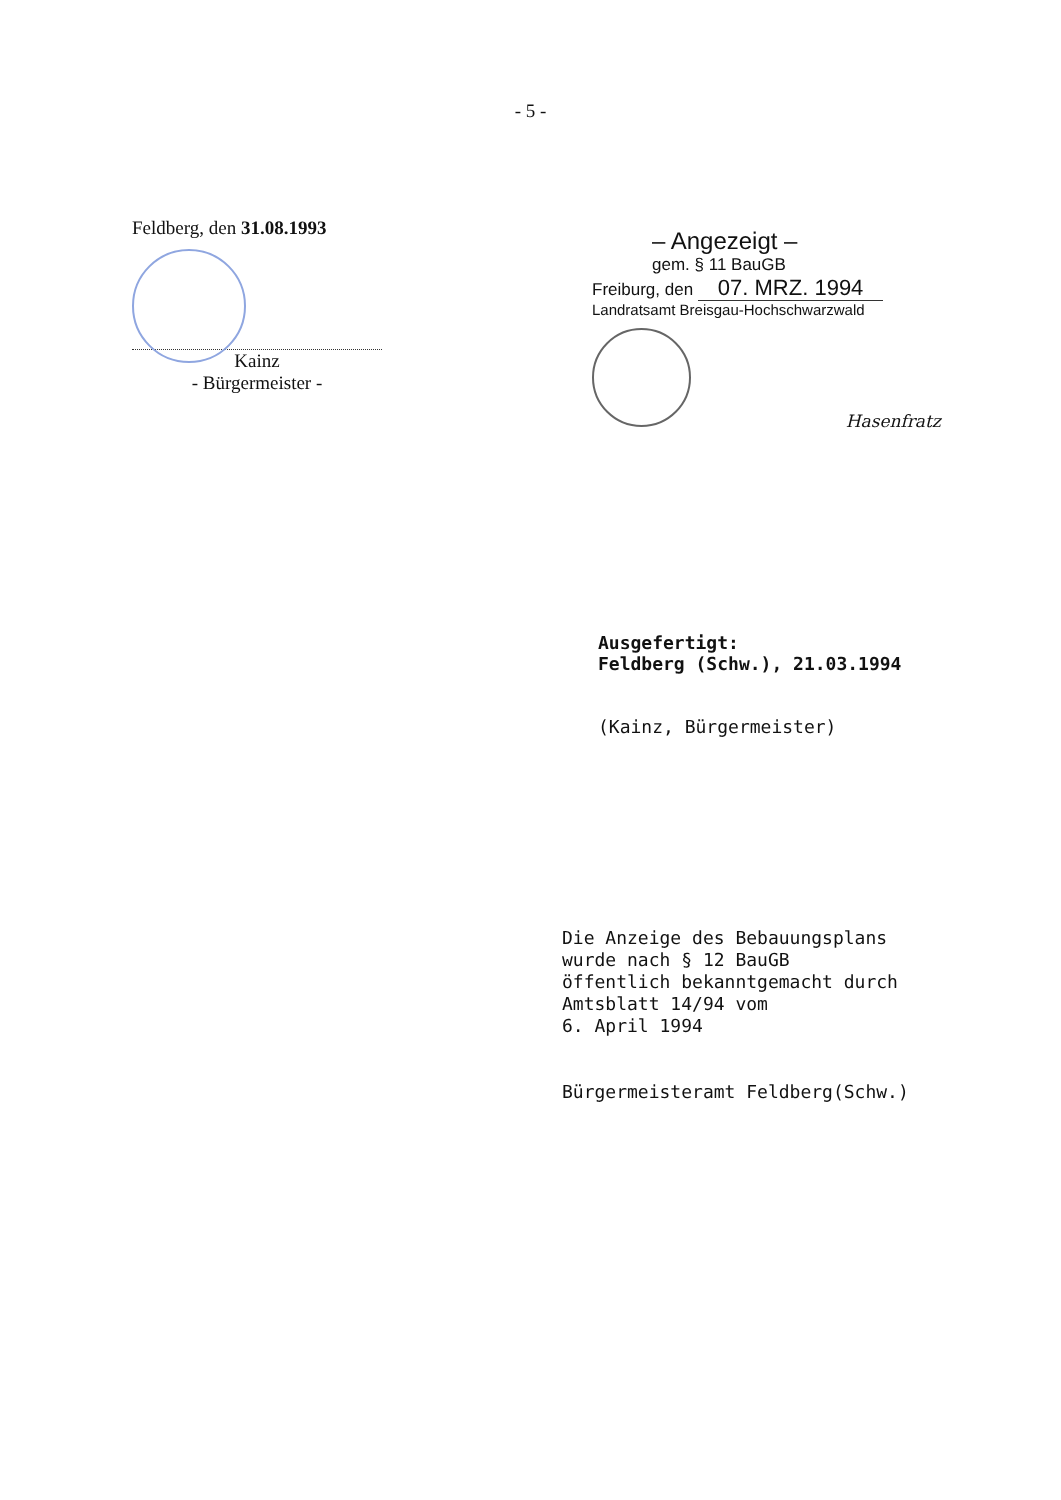- 5 -
Feldberg, den 31.08.1993
Kainz
- Bürgermeister -
– Angezeigt –
gem. § 11 BauGB
Freiburg, den 07. MRZ. 1994
Landratsamt Breisgau-Hochschwarzwald
Hasenfratz
Ausgefertigt:
Feldberg (Schw.), 21.03.1994
(Kainz, Bürgermeister)
Die Anzeige des Bebauungsplans
wurde nach § 12 BauGB
öffentlich bekanntgemacht durch
Amtsblatt 14/94 vom
6. April 1994
Bürgermeisteramt Feldberg(Schw.)